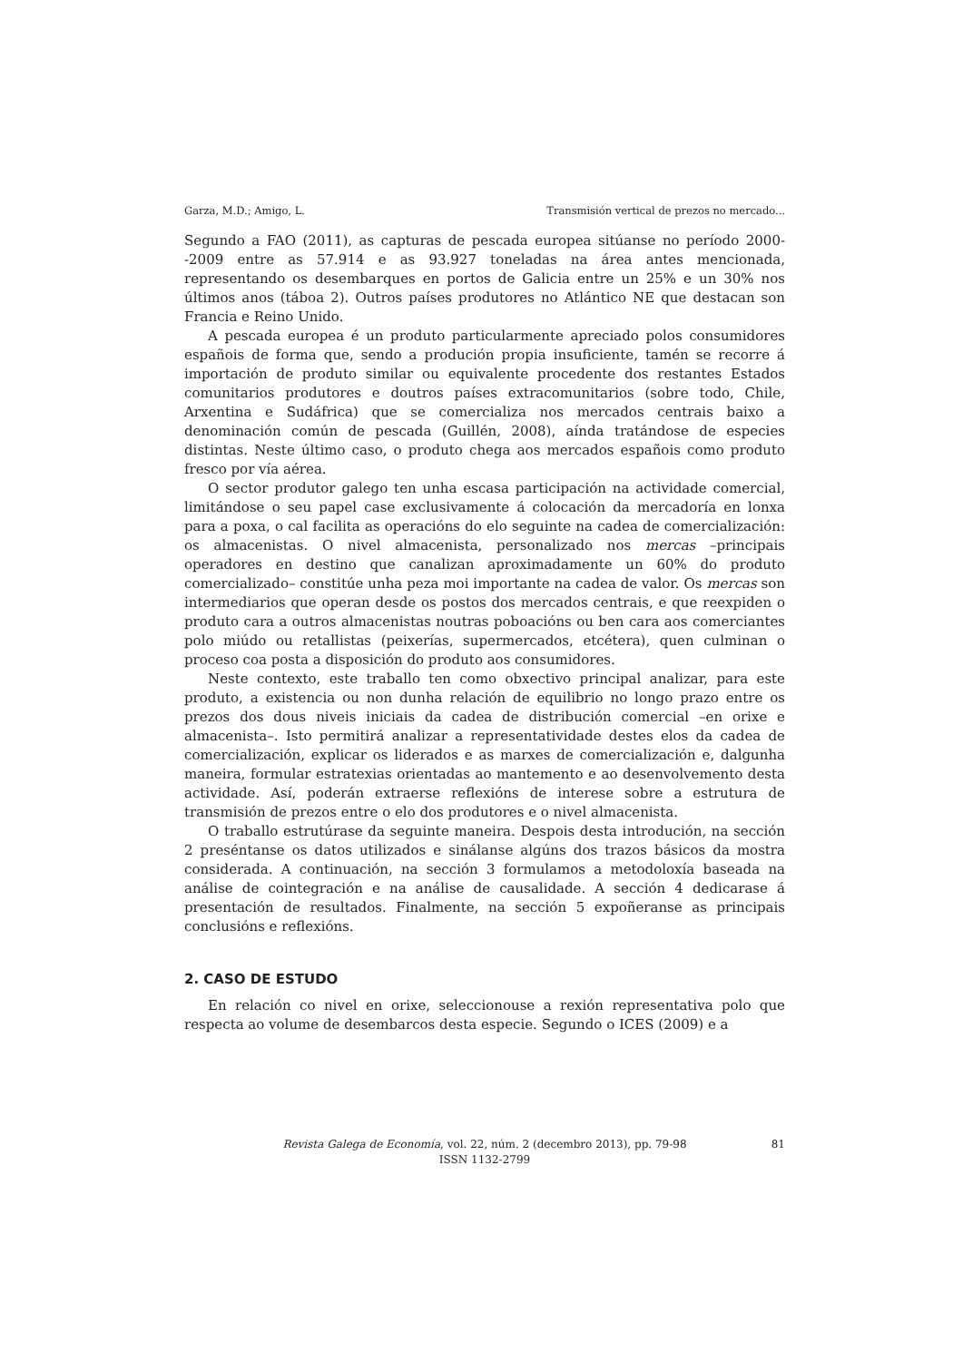Garza, M.D.; Amigo, L. Transmisión vertical de prezos no mercado...
Segundo a FAO (2011), as capturas de pescada europea sitúanse no período 2000-‑2009 entre as 57.914 e as 93.927 toneladas na área antes mencionada, representando os desembarques en portos de Galicia entre un 25% e un 30% nos últimos anos (táboa 2). Outros países produtores no Atlántico NE que destacan son Francia e Reino Unido.
A pescada europea é un produto particularmente apreciado polos consumidores españois de forma que, sendo a produción propia insuficiente, tamén se recorre á importación de produto similar ou equivalente procedente dos restantes Estados comunitarios produtores e doutros países extracomunitarios (sobre todo, Chile, Arxentina e Sudáfrica) que se comercializa nos mercados centrais baixo a denominación común de pescada (Guillén, 2008), aínda tratándose de especies distintas. Neste último caso, o produto chega aos mercados españois como produto fresco por vía aérea.
O sector produtor galego ten unha escasa participación na actividade comercial, limitándose o seu papel case exclusivamente á colocación da mercadoría en lonxa para a poxa, o cal facilita as operacións do elo seguinte na cadea de comercialización: os almacenistas. O nivel almacenista, personalizado nos mercas –principais operadores en destino que canalizan aproximadamente un 60% do produto comercializado– constitúe unha peza moi importante na cadea de valor. Os mercas son intermediarios que operan desde os postos dos mercados centrais, e que reexpiden o produto cara a outros almacenistas noutras poboacións ou ben cara aos comerciantes polo miúdo ou retallistas (peixerías, supermercados, etcétera), quen culminan o proceso coa posta a disposición do produto aos consumidores.
Neste contexto, este traballo ten como obxectivo principal analizar, para este produto, a existencia ou non dunha relación de equilibrio no longo prazo entre os prezos dos dous niveis iniciais da cadea de distribución comercial –en orixe e almacenista–. Isto permitirá analizar a representatividade destes elos da cadea de comercialización, explicar os liderados e as marxes de comercialización e, dalgunha maneira, formular estratexias orientadas ao mantemento e ao desenvolvemento desta actividade. Así, poderán extraerse reflexións de interese sobre a estrutura de transmisión de prezos entre o elo dos produtores e o nivel almacenista.
O traballo estrutúrase da seguinte maneira. Despois desta introdución, na sección 2 preséntanse os datos utilizados e sinálanse algúns dos trazos básicos da mostra considerada. A continuación, na sección 3 formulamos a metodoloxía baseada na análise de cointegración e na análise de causalidade. A sección 4 dedicarase á presentación de resultados. Finalmente, na sección 5 expoñeranse as principais conclusións e reflexións.
2. CASO DE ESTUDO
En relación co nivel en orixe, seleccionouse a rexión representativa polo que respecta ao volume de desembarcos desta especie. Segundo o ICES (2009) e a
Revista Galega de Economía, vol. 22, núm. 2 (decembro 2013), pp. 79-98
ISSN 1132-2799
81